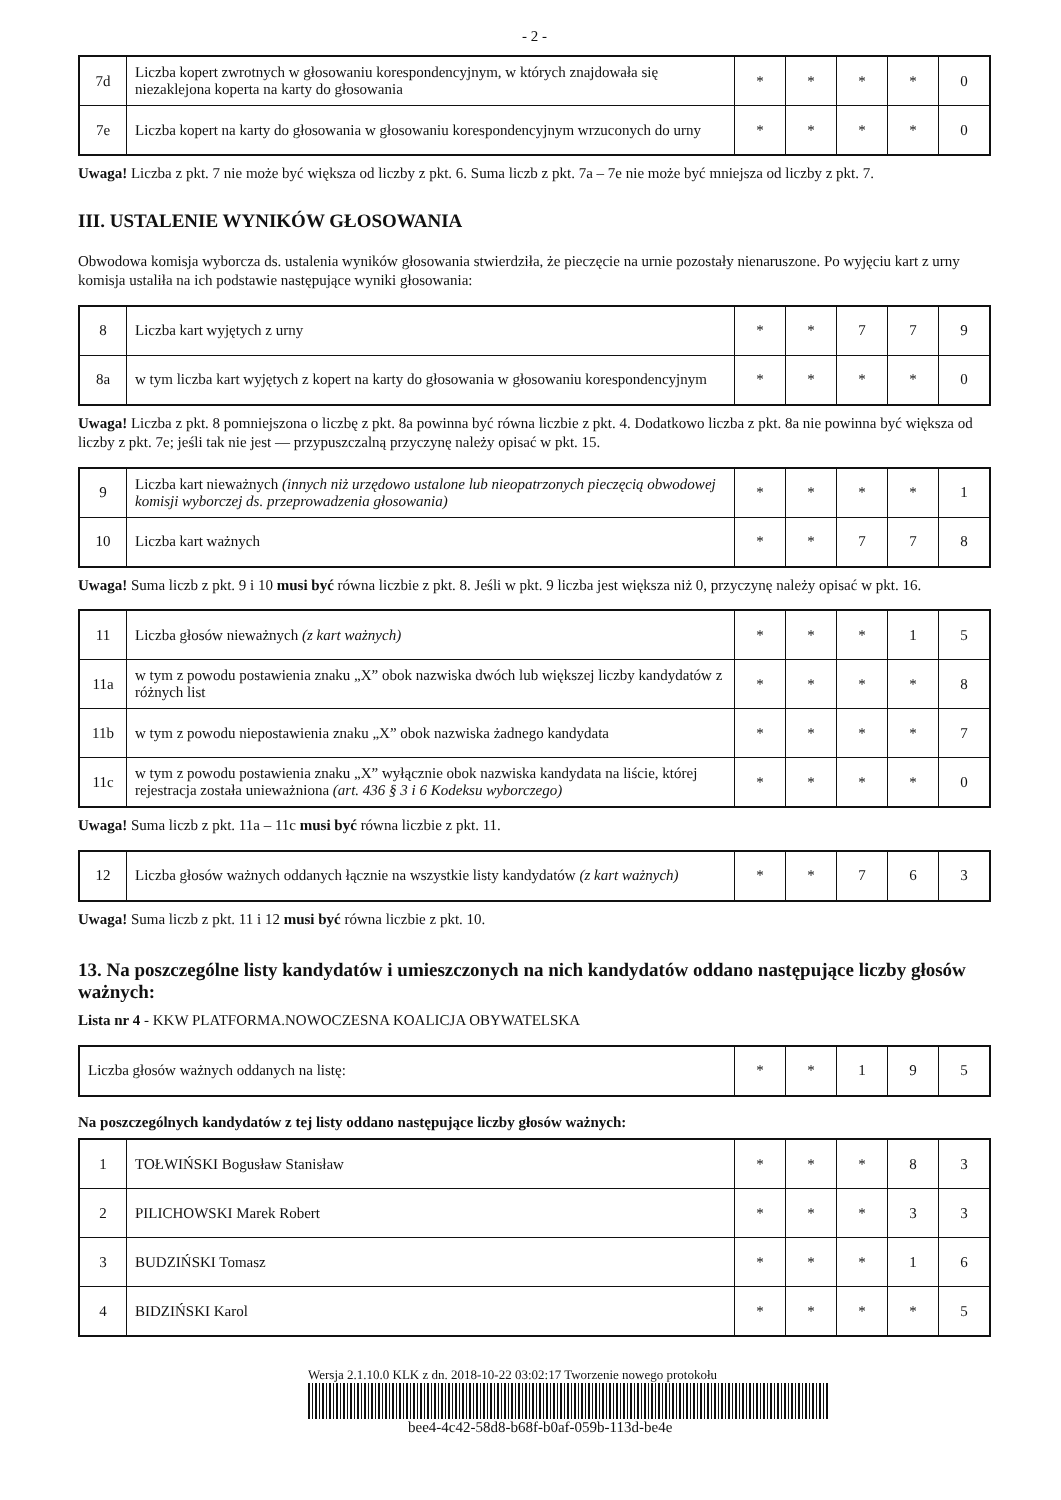- 2 -
| 7d | Liczba kopert zwrotnych w głosowaniu korespondencyjnym, w których znajdowała się niezaklejona koperta na karty do głosowania | * | * | * | * | 0 |
| 7e | Liczba kopert na karty do głosowania w głosowaniu korespondencyjnym wrzuconych do urny | * | * | * | * | 0 |
Uwaga! Liczba z pkt. 7 nie może być większa od liczby z pkt. 6. Suma liczb z pkt. 7a – 7e nie może być mniejsza od liczby z pkt. 7.
III. USTALENIE WYNIKÓW GŁOSOWANIA
Obwodowa komisja wyborcza ds. ustalenia wyników głosowania stwierdziła, że pieczęcie na urnie pozostały nienaruszone. Po wyjęciu kart z urny komisja ustaliła na ich podstawie następujące wyniki głosowania:
| 8 | Liczba kart wyjętych z urny | * | * | 7 | 7 | 9 |
| 8a | w tym liczba kart wyjętych z kopert na karty do głosowania w głosowaniu korespondencyjnym | * | * | * | * | 0 |
Uwaga! Liczba z pkt. 8 pomniejszona o liczbę z pkt. 8a powinna być równa liczbie z pkt. 4. Dodatkowo liczba z pkt. 8a nie powinna być większa od liczby z pkt. 7e; jeśli tak nie jest — przypuszczalną przyczynę należy opisać w pkt. 15.
| 9 | Liczba kart nieważnych (innych niż urzędowo ustalone lub nieopatrzonych pieczęcią obwodowej komisji wyborczej ds. przeprowadzenia głosowania) | * | * | * | * | 1 |
| 10 | Liczba kart ważnych | * | * | 7 | 7 | 8 |
Uwaga! Suma liczb z pkt. 9 i 10 musi być równa liczbie z pkt. 8. Jeśli w pkt. 9 liczba jest większa niż 0, przyczynę należy opisać w pkt. 16.
| 11 | Liczba głosów nieważnych (z kart ważnych) | * | * | * | 1 | 5 |
| 11a | w tym z powodu postawienia znaku „X” obok nazwiska dwóch lub większej liczby kandydatów z różnych list | * | * | * | * | 8 |
| 11b | w tym z powodu niepostawienia znaku „X” obok nazwiska żadnego kandydata | * | * | * | * | 7 |
| 11c | w tym z powodu postawienia znaku „X” wyłącznie obok nazwiska kandydata na liście, której rejestracja została unieważniona (art. 436 § 3 i 6 Kodeksu wyborczego) | * | * | * | * | 0 |
Uwaga! Suma liczb z pkt. 11a – 11c musi być równa liczbie z pkt. 11.
| 12 | Liczba głosów ważnych oddanych łącznie na wszystkie listy kandydatów (z kart ważnych) | * | * | 7 | 6 | 3 |
Uwaga! Suma liczb z pkt. 11 i 12 musi być równa liczbie z pkt. 10.
13. Na poszczególne listy kandydatów i umieszczonych na nich kandydatów oddano następujące liczby głosów ważnych:
Lista nr 4 - KKW PLATFORMA.NOWOCZESNA KOALICJA OBYWATELSKA
| Liczba głosów ważnych oddanych na listę: | * | * | 1 | 9 | 5 |
Na poszczególnych kandydatów z tej listy oddano następujące liczby głosów ważnych:
| 1 | TOŁWIŃSKI Bogusław Stanisław | * | * | * | 8 | 3 |
| 2 | PILICHOWSKI Marek Robert | * | * | * | 3 | 3 |
| 3 | BUDZIŃSKI Tomasz | * | * | * | 1 | 6 |
| 4 | BIDZIŃSKI Karol | * | * | * | * | 5 |
Wersja 2.1.10.0 KLK z dn. 2018-10-22 03:02:17 Tworzenie nowego protokołu
bee4-4c42-58d8-b68f-b0af-059b-113d-be4e